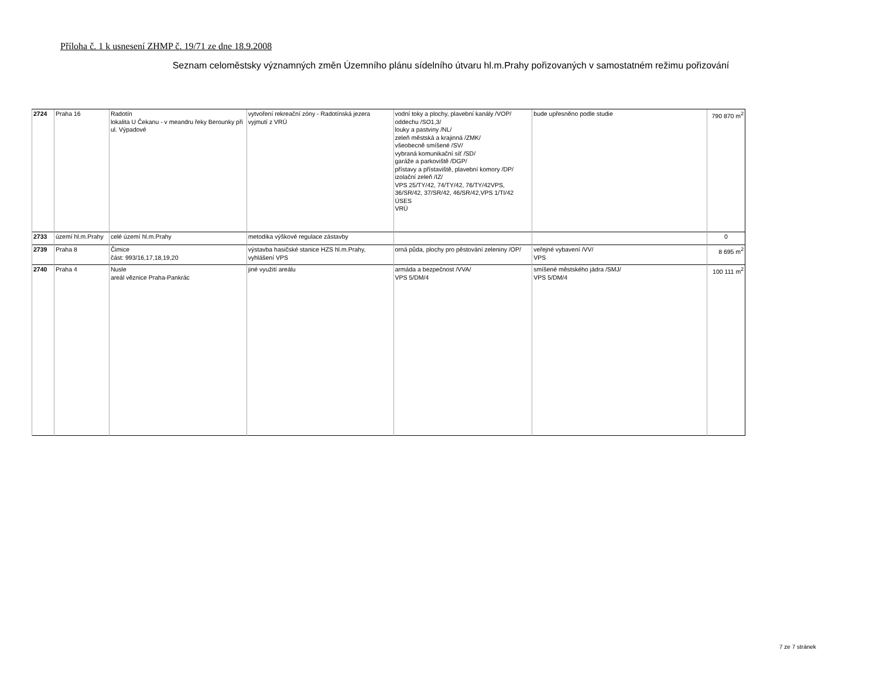Příloha č. 1 k usnesení ZHMP č. 19/71 ze dne 18.9.2008
Seznam celoměstsky významných změn Územního plánu sídelního útvaru hl.m.Prahy pořizovaných v samostatném režimu pořizování
| 2724 | Praha 16 | Radotín lokalita U Čekanu - v meandru řeky Berounky při ul. Výpadové | vytvoření rekreační zóny - Radotínská jezera vyjmutí z VRÚ | vodní toky a plochy, plavební kanály /VOP/ oddechu /SO1,3/ louky a pastviny /NL/ zeleň městská a krajinná /ZMK/ všeobecně smíšené /SV/ vybraná komunikační síť /SD/ garáže a parkoviště /DGP/ přístavy a přístaviště, plavební komory /DP/ izolační zeleň /IZ/ VPS 25/TY/42, 74/TY/42, 76/TY/42VPS, 36/SR/42, 37/SR/42, 46/SR/42,VPS 1/TI/42 ÚSES VRÚ | bude upřesněno podle studie | 790 870 m<sup>2</sup> |
| 2733 | území hl.m.Prahy | celé území hl.m.Prahy | metodika výškové regulace zástavby | | | 0 |
| 2739 | Praha 8 | Čimice část: 993/16,17,18,19,20 | výstavba hasičské stanice HZS hl.m.Prahy, vyhlášení VPS | orná půda, plochy pro pěstování zeleniny /OP/ | veřejné vybavení /VV/ VPS | 8 695 m<sup>2</sup> |
| 2740 | Praha 4 | Nusle areál věznice Praha-Pankrác | jiné využití areálu | armáda a bezpečnost /VVA/ VPS 5/DM/4 | smíšené městského jádra /SMJ/ VPS 5/DM/4 | 100 111 m<sup>2</sup> |
7 ze 7 stránek